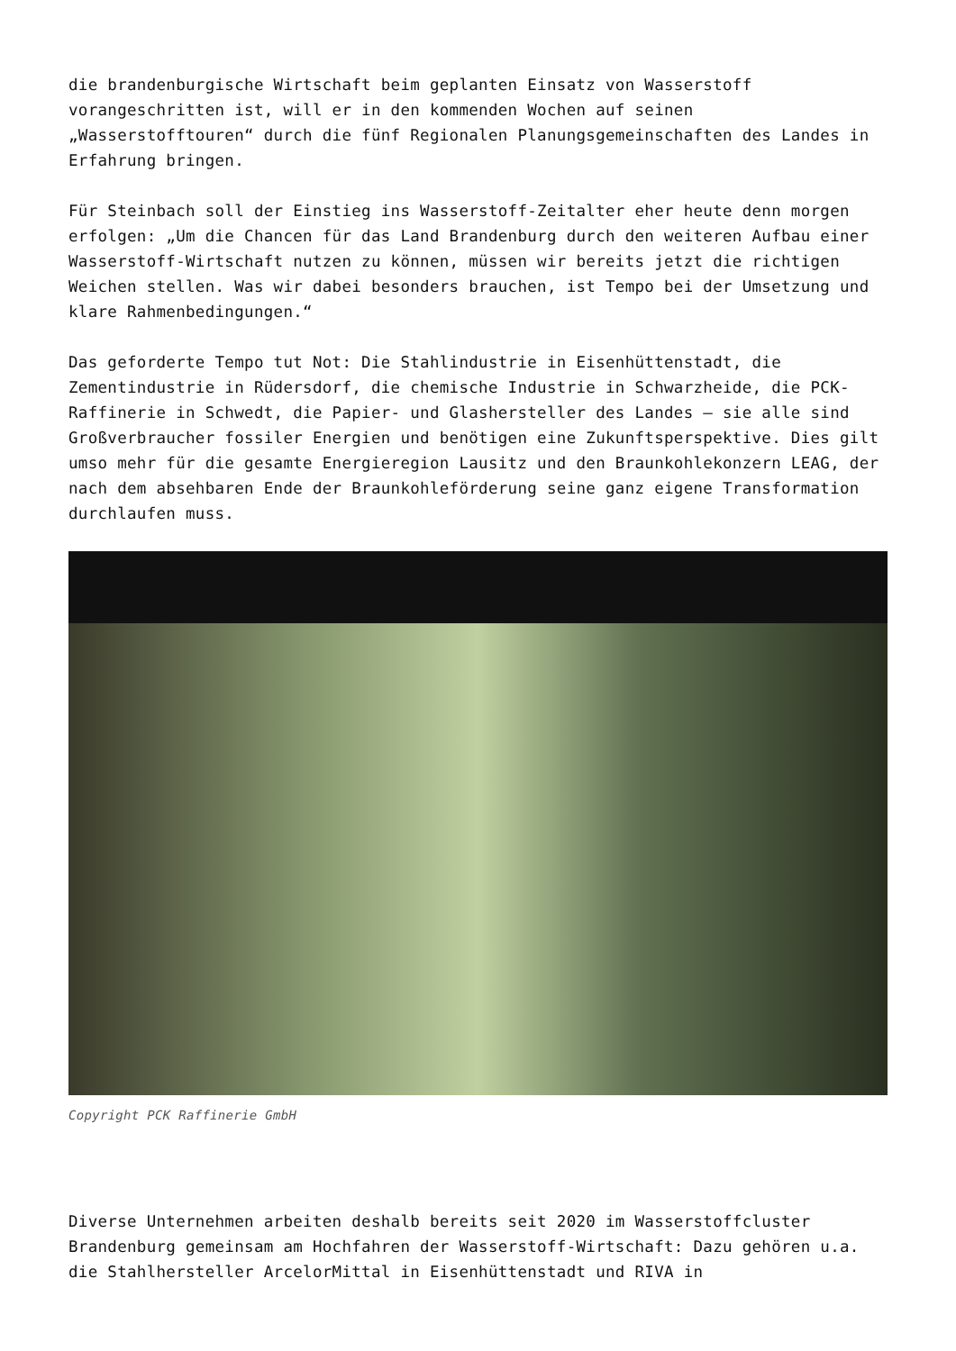die brandenburgische Wirtschaft beim geplanten Einsatz von Wasserstoff vorangeschritten ist, will er in den kommenden Wochen auf seinen „Wasserstofftouren“ durch die fünf Regionalen Planungsgemeinschaften des Landes in Erfahrung bringen.
Für Steinbach soll der Einstieg ins Wasserstoff-Zeitalter eher heute denn morgen erfolgen: „Um die Chancen für das Land Brandenburg durch den weiteren Aufbau einer Wasserstoff-Wirtschaft nutzen zu können, müssen wir bereits jetzt die richtigen Weichen stellen. Was wir dabei besonders brauchen, ist Tempo bei der Umsetzung und klare Rahmenbedingungen.“
Das geforderte Tempo tut Not: Die Stahlindustrie in Eisenhüttenstadt, die Zementindustrie in Rüdersdorf, die chemische Industrie in Schwarzheide, die PCK-Raffinerie in Schwedt, die Papier- und Glashersteller des Landes – sie alle sind Großverbraucher fossiler Energien und benötigen eine Zukunftsperspektive. Dies gilt umso mehr für die gesamte Energieregion Lausitz und den Braunkohlekonzern LEAG, der nach dem absehbaren Ende der Braunkohleförderung seine ganz eigene Transformation durchlaufen muss.
Copyright PCK Raffinerie GmbH
Diverse Unternehmen arbeiten deshalb bereits seit 2020 im Wasserstoffcluster Brandenburg gemeinsam am Hochfahren der Wasserstoff-Wirtschaft: Dazu gehören u.a. die Stahlhersteller ArcelorMittal in Eisenhüttenstadt und RIVA in